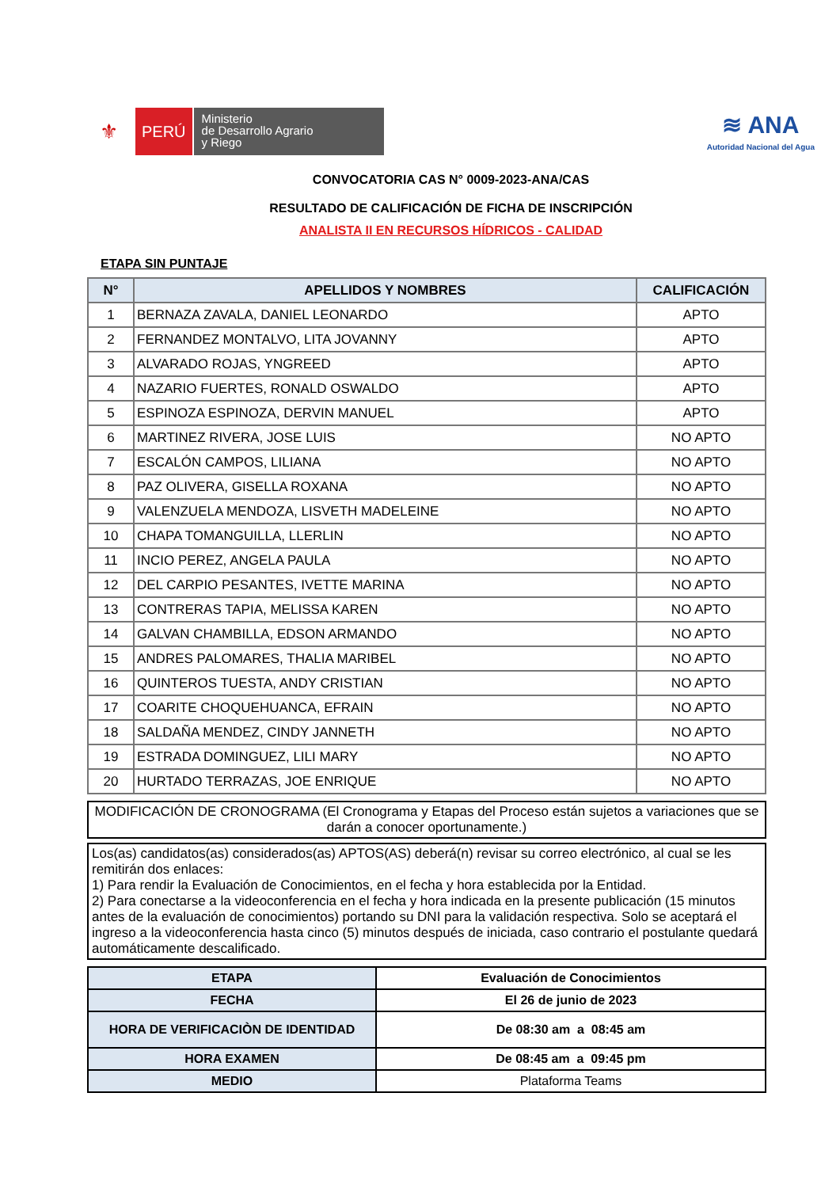⚜
PERÚ
Ministerio
de Desarrollo Agrario
y Riego
≋ ANA
Autoridad Nacional del Agua
CONVOCATORIA CAS N° 0009-2023-ANA/CAS
RESULTADO DE CALIFICACIÓN DE FICHA DE INSCRIPCIÓN
ANALISTA II EN RECURSOS HÍDRICOS - CALIDAD
ETAPA SIN PUNTAJE
| N° | APELLIDOS Y NOMBRES | CALIFICACIÓN |
| --- | --- | --- |
| 1 | BERNAZA ZAVALA, DANIEL LEONARDO | APTO |
| 2 | FERNANDEZ MONTALVO, LITA JOVANNY | APTO |
| 3 | ALVARADO ROJAS, YNGREED | APTO |
| 4 | NAZARIO FUERTES, RONALD OSWALDO | APTO |
| 5 | ESPINOZA ESPINOZA, DERVIN MANUEL | APTO |
| 6 | MARTINEZ RIVERA, JOSE LUIS | NO APTO |
| 7 | ESCALÓN CAMPOS, LILIANA | NO APTO |
| 8 | PAZ OLIVERA, GISELLA ROXANA | NO APTO |
| 9 | VALENZUELA MENDOZA, LISVETH MADELEINE | NO APTO |
| 10 | CHAPA TOMANGUILLA, LLERLIN | NO APTO |
| 11 | INCIO PEREZ, ANGELA PAULA | NO APTO |
| 12 | DEL CARPIO PESANTES, IVETTE MARINA | NO APTO |
| 13 | CONTRERAS TAPIA, MELISSA KAREN | NO APTO |
| 14 | GALVAN CHAMBILLA, EDSON ARMANDO | NO APTO |
| 15 | ANDRES PALOMARES, THALIA MARIBEL | NO APTO |
| 16 | QUINTEROS TUESTA, ANDY CRISTIAN | NO APTO |
| 17 | COARITE CHOQUEHUANCA, EFRAIN | NO APTO |
| 18 | SALDAÑA MENDEZ, CINDY JANNETH | NO APTO |
| 19 | ESTRADA DOMINGUEZ, LILI MARY | NO APTO |
| 20 | HURTADO TERRAZAS, JOE ENRIQUE | NO APTO |
MODIFICACIÓN DE CRONOGRAMA (El Cronograma y Etapas del Proceso están sujetos a variaciones que se darán a conocer oportunamente.)
Los(as) candidatos(as) considerados(as) APTOS(AS) deberá(n) revisar su correo electrónico, al cual se les remitirán dos enlaces:
1) Para rendir la Evaluación de Conocimientos, en el fecha y hora establecida por la Entidad.
2) Para conectarse a la videoconferencia en el fecha y hora indicada en la presente publicación (15 minutos antes de la evaluación de conocimientos) portando su DNI para la validación respectiva. Solo se aceptará el ingreso a la videoconferencia hasta cinco (5) minutos después de iniciada, caso contrario el postulante quedará automáticamente descalificado.
| ETAPA | Evaluación de Conocimientos |
| FECHA | El 26 de junio de 2023 |
| HORA DE VERIFICACIÒN DE IDENTIDAD | De 08:30 am a 08:45 am |
| HORA EXAMEN | De 08:45 am a 09:45 pm |
| MEDIO | Plataforma Teams |